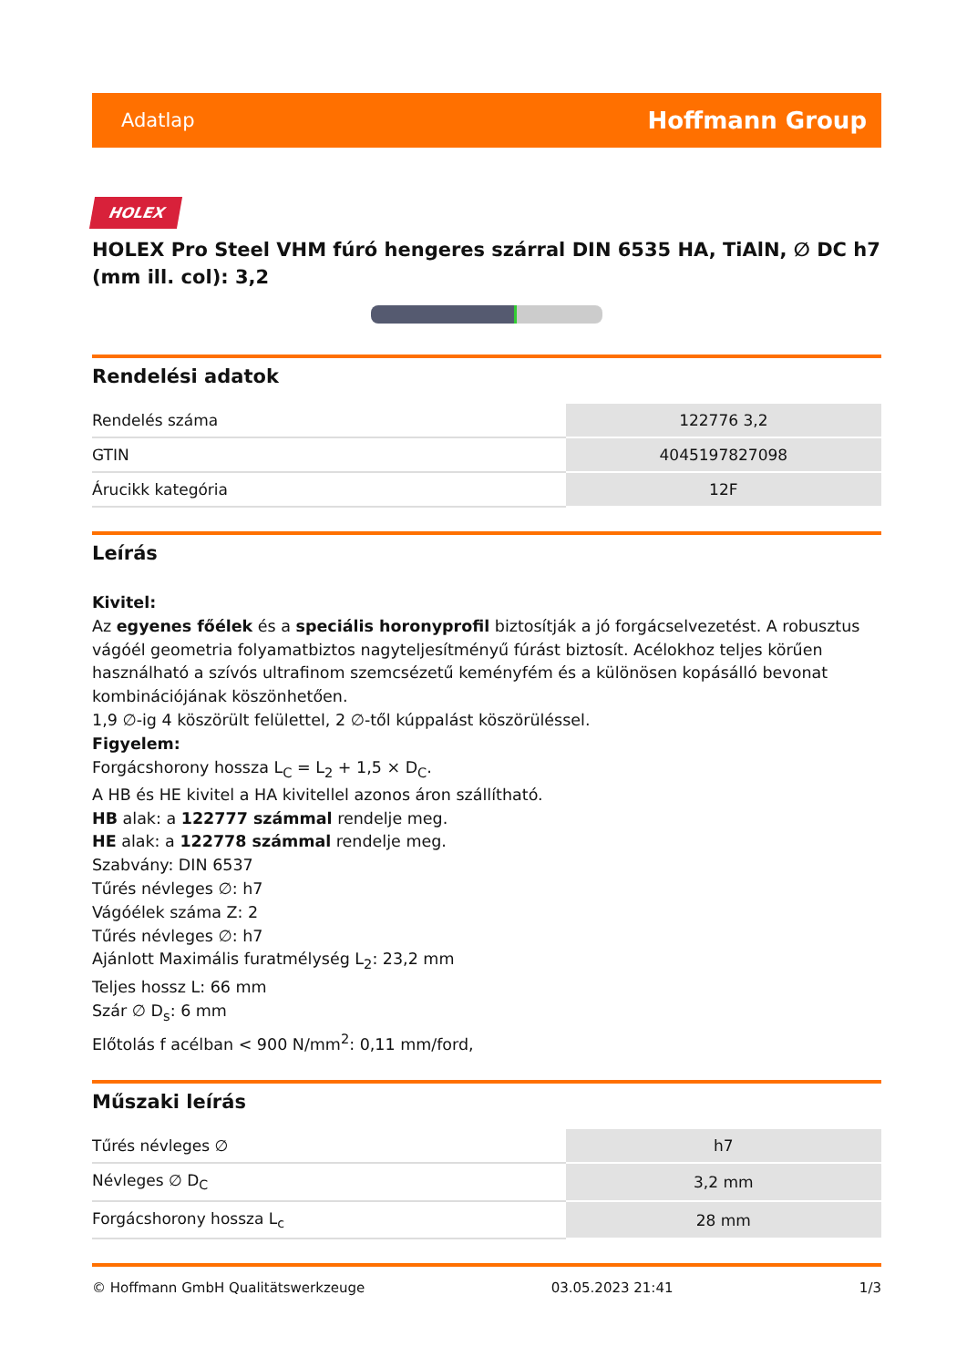Adatlap Hoffmann Group
HOLEX
HOLEX Pro Steel VHM fúró hengeres szárral DIN 6535 HA, TiAlN, ∅ DC h7 (mm ill. col): 3,2
Rendelési adatok
| Rendelés száma | 122776 3,2 |
| GTIN | 4045197827098 |
| Árucikk kategória | 12F |
Leírás
Kivitel:
Az egyenes főélek és a speciális horonyprofil biztosítják a jó forgácselvezetést. A robusztus vágóél geometria folyamatbiztos nagyteljesítményű fúrást biztosít. Acélokhoz teljes körűen használható a szívós ultrafinom szemcsézetű keményfém és a különösen kopásálló bevonat kombinációjának köszönhetően.
1,9 ∅-ig 4 köszörült felülettel, 2 ∅-től kúppalást köszörüléssel.
Figyelem:
Forgácshorony hossza L<sub>C</sub> = L<sub>2</sub> + 1,5 × D<sub>C</sub>.
A HB és HE kivitel a HA kivitellel azonos áron szállítható.
HB alak: a 122777 számmal rendelje meg.
HE alak: a 122778 számmal rendelje meg.
Szabvány: DIN 6537
Tűrés névleges ∅: h7
Vágóélek száma Z: 2
Tűrés névleges ∅: h7
Ajánlott Maximális furatmélység L<sub>2</sub>: 23,2 mm
Teljes hossz L: 66 mm
Szár ∅ D<sub>s</sub>: 6 mm
Előtolás f acélban < 900 N/mm<sup>2</sup>: 0,11 mm/ford,
Műszaki leírás
| Tűrés névleges ∅ | h7 |
| Névleges ∅ D<sub>C</sub> | 3,2 mm |
| Forgácshorony hossza L<sub>c</sub> | 28 mm |
© Hoffmann GmbH Qualitätswerkzeuge 03.05.2023 21:41 1/3